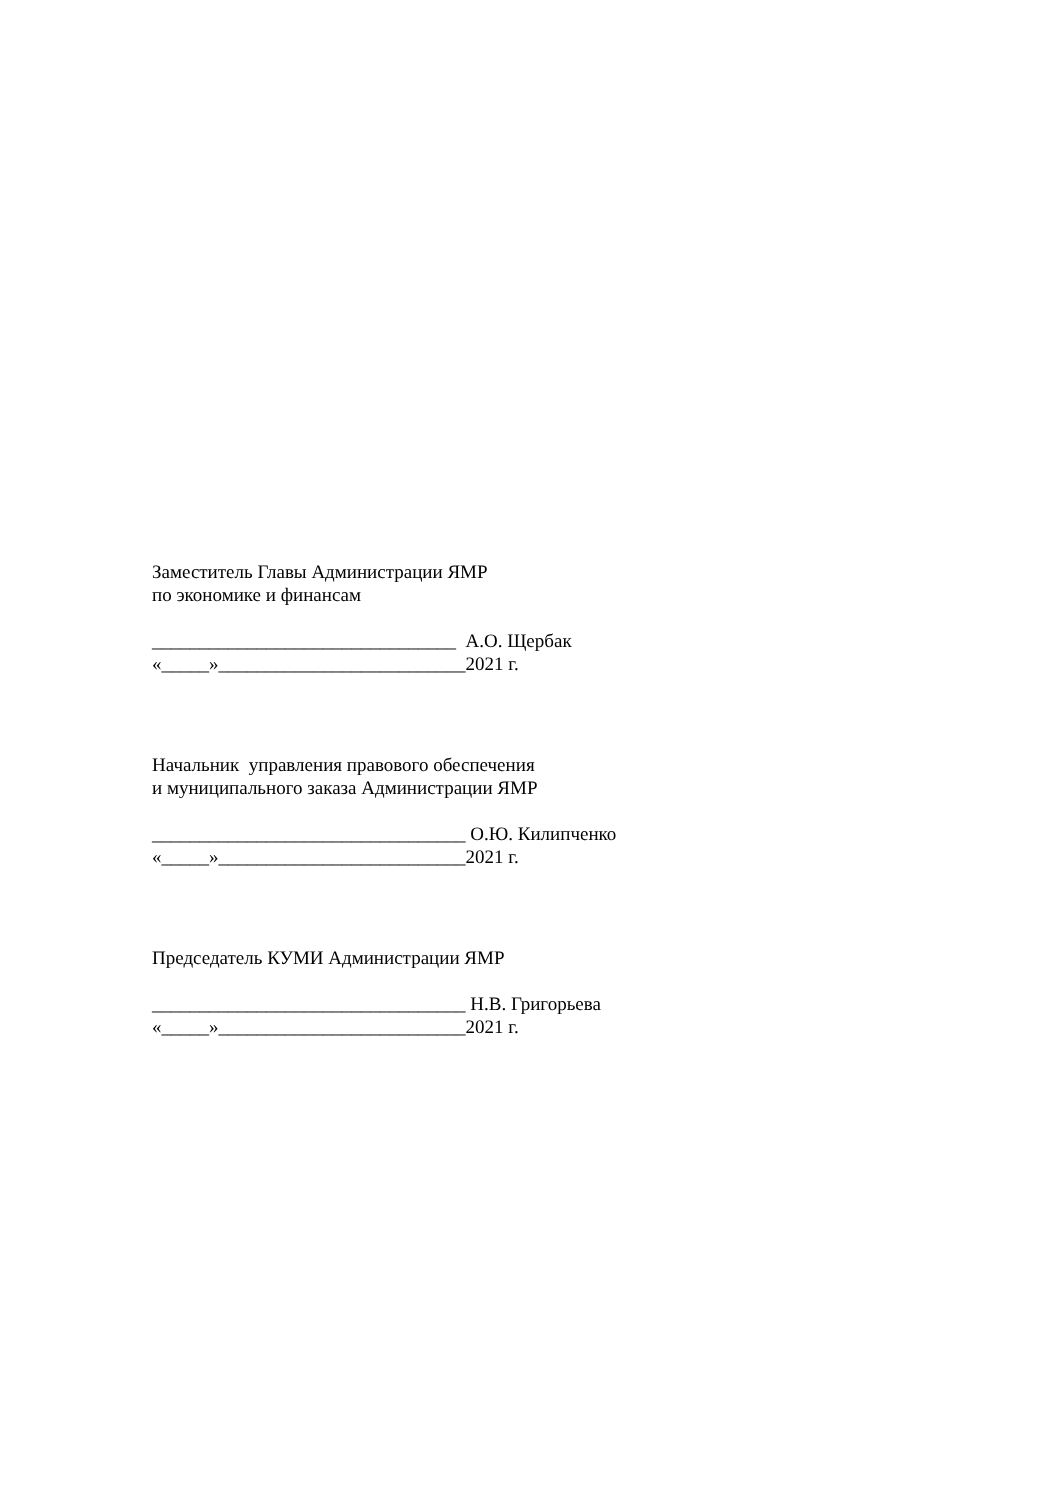Заместитель Главы Администрации ЯМР
по экономике и финансам
________________________________ А.О. Щербак
«_____»__________________________2021 г.
Начальник управления правового обеспечения
и муниципального заказа Администрации ЯМР
_________________________________ О.Ю. Килипченко
«_____»__________________________2021 г.
Председатель КУМИ Администрации ЯМР
_________________________________ Н.В. Григорьева
«_____»__________________________2021 г.